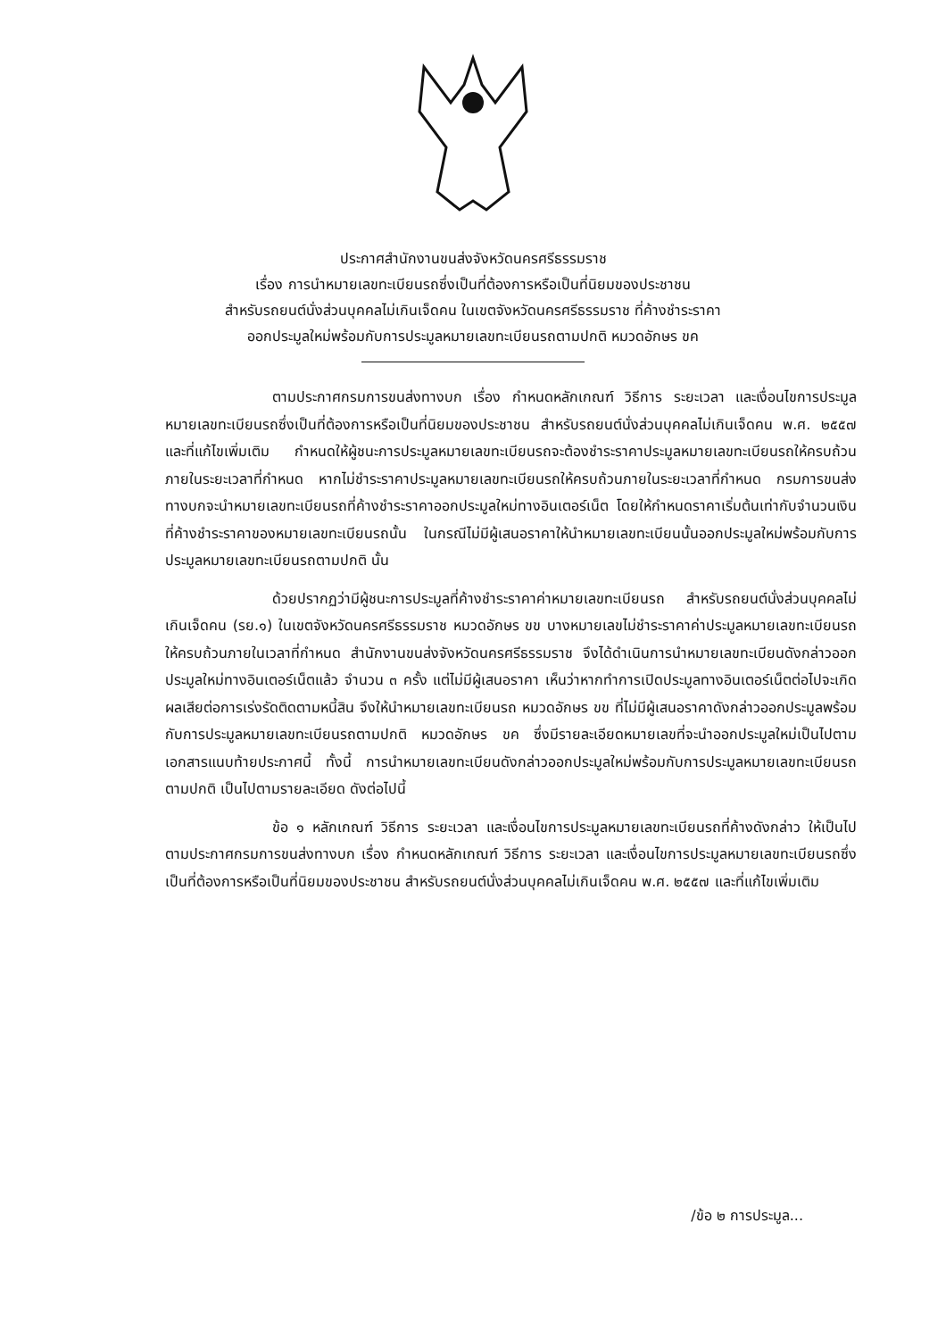ประกาศสำนักงานขนส่งจังหวัดนครศรีธรรมราช
เรื่อง การนำหมายเลขทะเบียนรถซึ่งเป็นที่ต้องการหรือเป็นที่นิยมของประชาชน
สำหรับรถยนต์นั่งส่วนบุคคลไม่เกินเจ็ดคน ในเขตจังหวัดนครศรีธรรมราช ที่ค้างชำระราคา
ออกประมูลใหม่พร้อมกับการประมูลหมายเลขทะเบียนรถตามปกติ หมวดอักษร ขค
ตามประกาศกรมการขนส่งทางบก เรื่อง กำหนดหลักเกณฑ์ วิธีการ ระยะเวลา และเงื่อนไขการประมูลหมายเลขทะเบียนรถซึ่งเป็นที่ต้องการหรือเป็นที่นิยมของประชาชน สำหรับรถยนต์นั่งส่วนบุคคลไม่เกินเจ็ดคน พ.ศ. ๒๕๕๗ และที่แก้ไขเพิ่มเติม กำหนดให้ผู้ชนะการประมูลหมายเลขทะเบียนรถจะต้องชำระราคาประมูลหมายเลขทะเบียนรถให้ครบถ้วนภายในระยะเวลาที่กำหนด หากไม่ชำระราคาประมูลหมายเลขทะเบียนรถให้ครบถ้วนภายในระยะเวลาที่กำหนด กรมการขนส่งทางบกจะนำหมายเลขทะเบียนรถที่ค้างชำระราคาออกประมูลใหม่ทางอินเตอร์เน็ต โดยให้กำหนดราคาเริ่มต้นเท่ากับจำนวนเงินที่ค้างชำระราคาของหมายเลขทะเบียนรถนั้น ในกรณีไม่มีผู้เสนอราคาให้นำหมายเลขทะเบียนนั้นออกประมูลใหม่พร้อมกับการประมูลหมายเลขทะเบียนรถตามปกติ นั้น
ด้วยปรากฏว่ามีผู้ชนะการประมูลที่ค้างชำระราคาค่าหมายเลขทะเบียนรถ สำหรับรถยนต์นั่งส่วนบุคคลไม่เกินเจ็ดคน (รย.๑) ในเขตจังหวัดนครศรีธรรมราช หมวดอักษร ขข บางหมายเลขไม่ชำระราคาค่าประมูลหมายเลขทะเบียนรถให้ครบถ้วนภายในเวลาที่กำหนด สำนักงานขนส่งจังหวัดนครศรีธรรมราช จึงได้ดำเนินการนำหมายเลขทะเบียนดังกล่าวออกประมูลใหม่ทางอินเตอร์เน็ตแล้ว จำนวน ๓ ครั้ง แต่ไม่มีผู้เสนอราคา เห็นว่าหากทำการเปิดประมูลทางอินเตอร์เน็ตต่อไปจะเกิดผลเสียต่อการเร่งรัดติดตามหนี้สิน จึงให้นำหมายเลขทะเบียนรถ หมวดอักษร ขข ที่ไม่มีผู้เสนอราคาดังกล่าวออกประมูลพร้อมกับการประมูลหมายเลขทะเบียนรถตามปกติ หมวดอักษร ขค ซึ่งมีรายละเอียดหมายเลขที่จะนำออกประมูลใหม่เป็นไปตามเอกสารแนบท้ายประกาศนี้ ทั้งนี้ การนำหมายเลขทะเบียนดังกล่าวออกประมูลใหม่พร้อมกับการประมูลหมายเลขทะเบียนรถตามปกติ เป็นไปตามรายละเอียด ดังต่อไปนี้
ข้อ ๑ หลักเกณฑ์ วิธีการ ระยะเวลา และเงื่อนไขการประมูลหมายเลขทะเบียนรถที่ค้างดังกล่าว ให้เป็นไปตามประกาศกรมการขนส่งทางบก เรื่อง กำหนดหลักเกณฑ์ วิธีการ ระยะเวลา และเงื่อนไขการประมูลหมายเลขทะเบียนรถซึ่งเป็นที่ต้องการหรือเป็นที่นิยมของประชาชน สำหรับรถยนต์นั่งส่วนบุคคลไม่เกินเจ็ดคน พ.ศ. ๒๕๕๗ และที่แก้ไขเพิ่มเติม
/ข้อ ๒ การประมูล...